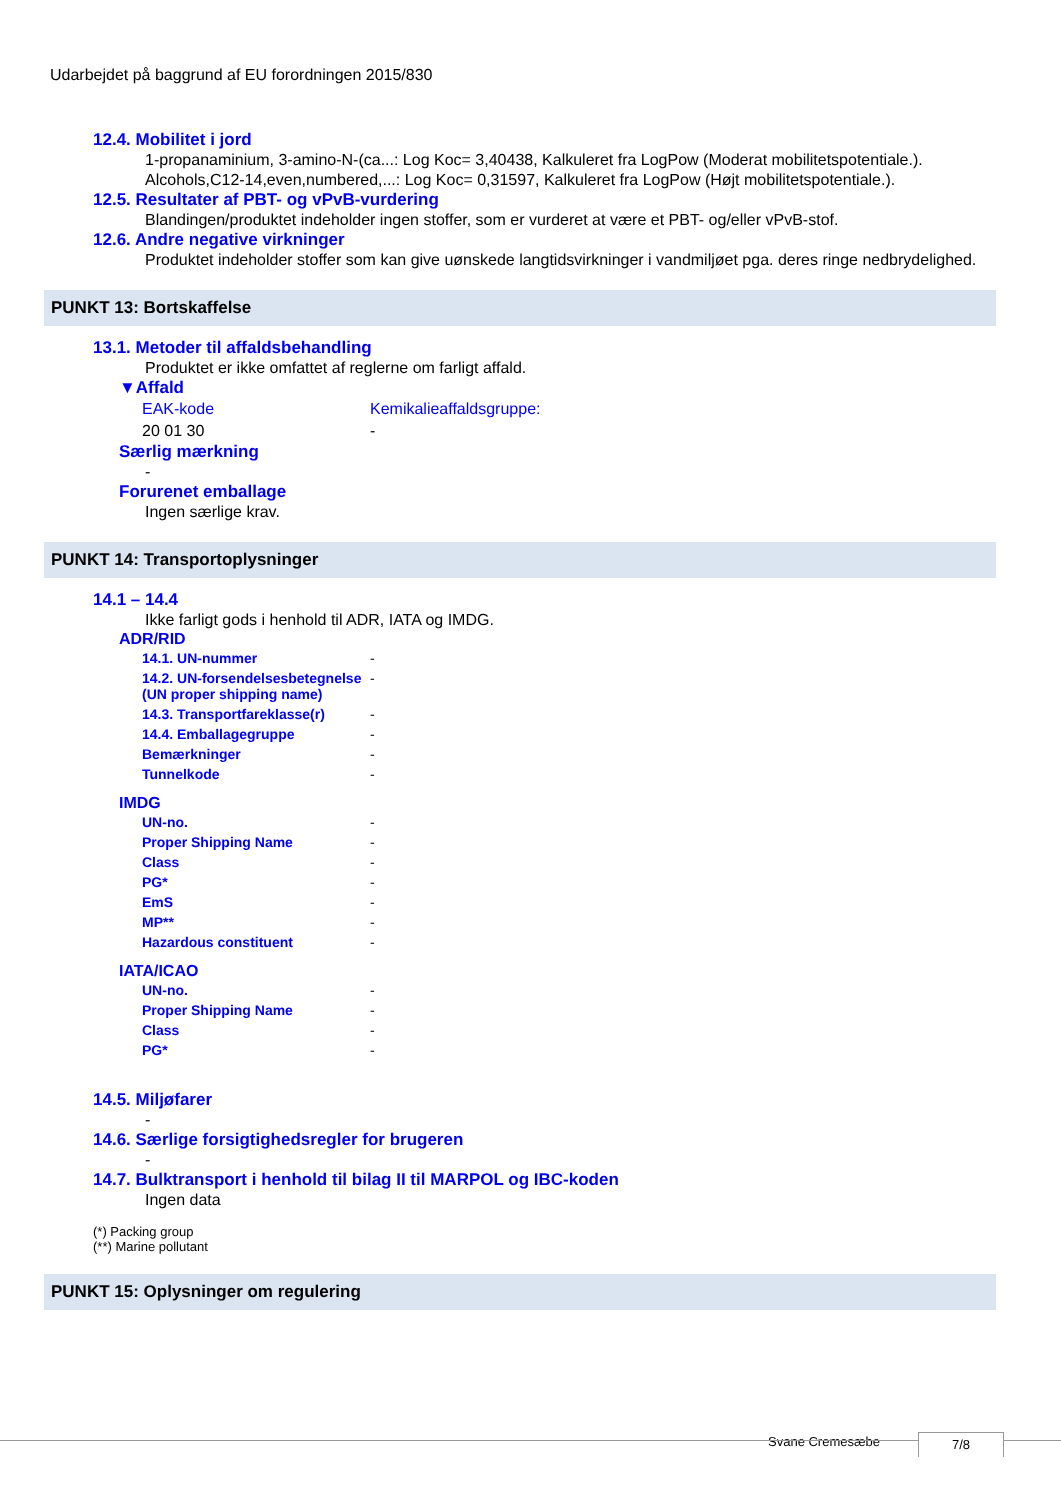Udarbejdet på baggrund af EU forordningen 2015/830
12.4. Mobilitet i jord
1-propanaminium, 3-amino-N-(ca...: Log Koc= 3,40438, Kalkuleret fra LogPow (Moderat mobilitetspotentiale.).
Alcohols,C12-14,even,numbered,...: Log Koc= 0,31597, Kalkuleret fra LogPow (Højt mobilitetspotentiale.).
12.5. Resultater af PBT- og vPvB-vurdering
Blandingen/produktet indeholder ingen stoffer, som er vurderet at være et PBT- og/eller vPvB-stof.
12.6. Andre negative virkninger
Produktet indeholder stoffer som kan give uønskede langtidsvirkninger i vandmiljøet pga. deres ringe nedbrydelighed.
PUNKT 13: Bortskaffelse
13.1. Metoder til affaldsbehandling
Produktet er ikke omfattet af reglerne om farligt affald.
▼Affald
| EAK-kode | Kemikalieaffaldsgruppe: |
| 20 01 30 | - |
Særlig mærkning
-
Forurenet emballage
Ingen særlige krav.
PUNKT 14: Transportoplysninger
14.1 – 14.4
Ikke farligt gods i henhold til ADR, IATA og IMDG.
ADR/RID
| 14.1. UN-nummer | - |
| 14.2. UN-forsendelsesbetegnelse (UN proper shipping name) | - |
| 14.3. Transportfareklasse(r) | - |
| 14.4. Emballagegruppe | - |
| Bemærkninger | - |
| Tunnelkode | - |
IMDG
| UN-no. | - |
| Proper Shipping Name | - |
| Class | - |
| PG* | - |
| EmS | - |
| MP** | - |
| Hazardous constituent | - |
IATA/ICAO
| UN-no. | - |
| Proper Shipping Name | - |
| Class | - |
| PG* | - |
14.5. Miljøfarer
-
14.6. Særlige forsigtighedsregler for brugeren
-
14.7. Bulktransport i henhold til bilag II til MARPOL og IBC-koden
Ingen data
(*) Packing group
(**) Marine pollutant
PUNKT 15: Oplysninger om regulering
Svane Cremesæbe 7/8